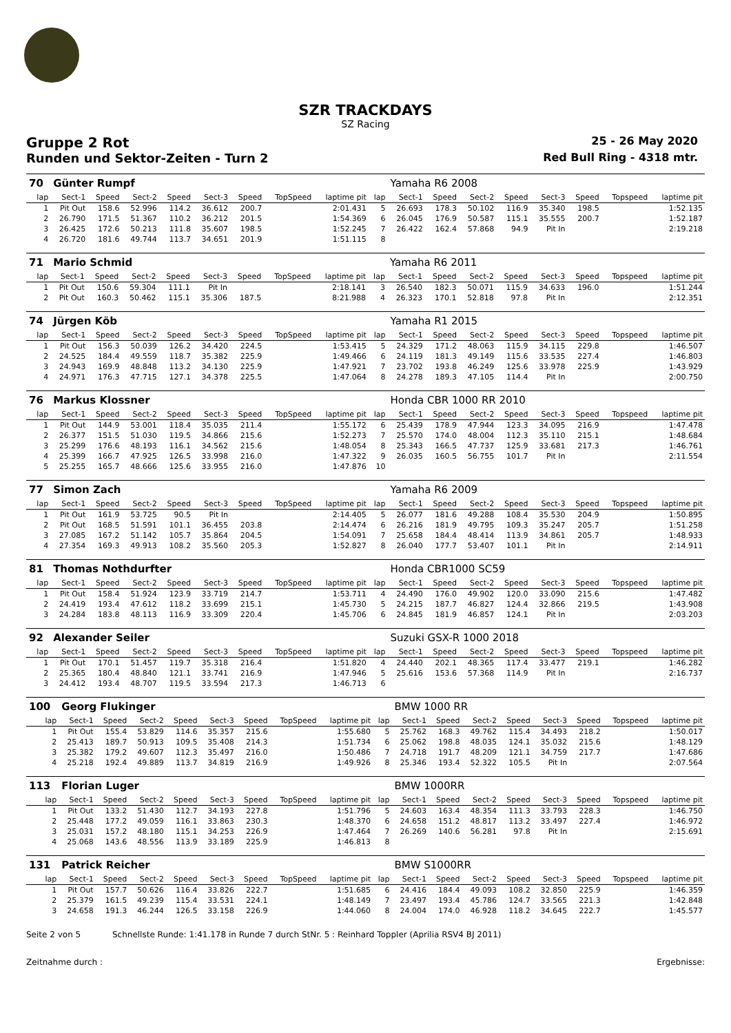SZR TRACKDAYS
SZ Racing
Gruppe 2 Rot 25 - 26 May 2020
Runden und Sektor-Zeiten - Turn 2 Red Bull Ring - 4318 mtr.
| 70 | Günter Rumpf | | | | | | | | | Yamaha R6 2008 | | | | | | | |
| lap | Sect-1 | Speed | Sect-2 | Speed | Sect-3 | Speed | TopSpeed | laptime pit | lap | Sect-1 | Speed | Sect-2 | Speed | Sect-3 | Speed | Topspeed | laptime pit |
| 1 | Pit Out | 158.6 | 52.996 | 114.2 | 36.612 | 200.7 | | 2:01.431 | 5 | 26.693 | 178.3 | 50.102 | 116.9 | 35.340 | 198.5 | | 1:52.135 |
| 2 | 26.790 | 171.5 | 51.367 | 110.2 | 36.212 | 201.5 | | 1:54.369 | 6 | 26.045 | 176.9 | 50.587 | 115.1 | 35.555 | 200.7 | | 1:52.187 |
| 3 | 26.425 | 172.6 | 50.213 | 111.8 | 35.607 | 198.5 | | 1:52.245 | 7 | 26.422 | 162.4 | 57.868 | 94.9 | Pit In | | | 2:19.218 |
| 4 | 26.720 | 181.6 | 49.744 | 113.7 | 34.651 | 201.9 | | 1:51.115 | 8 | | | | | | | | |
| 71 | Mario Schmid | | | | | | | | | Yamaha R6 2011 | | | | | | | |
| lap | Sect-1 | Speed | Sect-2 | Speed | Sect-3 | Speed | TopSpeed | laptime pit | lap | Sect-1 | Speed | Sect-2 | Speed | Sect-3 | Speed | Topspeed | laptime pit |
| 1 | Pit Out | 150.6 | 59.304 | 111.1 | Pit In | | | 2:18.141 | 3 | 26.540 | 182.3 | 50.071 | 115.9 | 34.633 | 196.0 | | 1:51.244 |
| 2 | Pit Out | 160.3 | 50.462 | 115.1 | 35.306 | 187.5 | | 8:21.988 | 4 | 26.323 | 170.1 | 52.818 | 97.8 | Pit In | | | 2:12.351 |
| 74 | Jürgen Köb | | | | | | | | | Yamaha R1 2015 | | | | | | | |
| lap | Sect-1 | Speed | Sect-2 | Speed | Sect-3 | Speed | TopSpeed | laptime pit | lap | Sect-1 | Speed | Sect-2 | Speed | Sect-3 | Speed | Topspeed | laptime pit |
| 1 | Pit Out | 156.3 | 50.039 | 126.2 | 34.420 | 224.5 | | 1:53.415 | 5 | 24.329 | 171.2 | 48.063 | 115.9 | 34.115 | 229.8 | | 1:46.507 |
| 2 | 24.525 | 184.4 | 49.559 | 118.7 | 35.382 | 225.9 | | 1:49.466 | 6 | 24.119 | 181.3 | 49.149 | 115.6 | 33.535 | 227.4 | | 1:46.803 |
| 3 | 24.943 | 169.9 | 48.848 | 113.2 | 34.130 | 225.9 | | 1:47.921 | 7 | 23.702 | 193.8 | 46.249 | 125.6 | 33.978 | 225.9 | | 1:43.929 |
| 4 | 24.971 | 176.3 | 47.715 | 127.1 | 34.378 | 225.5 | | 1:47.064 | 8 | 24.278 | 189.3 | 47.105 | 114.4 | Pit In | | | 2:00.750 |
| 76 | Markus Klossner | | | | | | | | | Honda CBR 1000 RR 2010 | | | | | | | |
| lap | Sect-1 | Speed | Sect-2 | Speed | Sect-3 | Speed | TopSpeed | laptime pit | lap | Sect-1 | Speed | Sect-2 | Speed | Sect-3 | Speed | Topspeed | laptime pit |
| 1 | Pit Out | 144.9 | 53.001 | 118.4 | 35.035 | 211.4 | | 1:55.172 | 6 | 25.439 | 178.9 | 47.944 | 123.3 | 34.095 | 216.9 | | 1:47.478 |
| 2 | 26.377 | 151.5 | 51.030 | 119.5 | 34.866 | 215.6 | | 1:52.273 | 7 | 25.570 | 174.0 | 48.004 | 112.3 | 35.110 | 215.1 | | 1:48.684 |
| 3 | 25.299 | 176.6 | 48.193 | 116.1 | 34.562 | 215.6 | | 1:48.054 | 8 | 25.343 | 166.5 | 47.737 | 125.9 | 33.681 | 217.3 | | 1:46.761 |
| 4 | 25.399 | 166.7 | 47.925 | 126.5 | 33.998 | 216.0 | | 1:47.322 | 9 | 26.035 | 160.5 | 56.755 | 101.7 | Pit In | | | 2:11.554 |
| 5 | 25.255 | 165.7 | 48.666 | 125.6 | 33.955 | 216.0 | | 1:47.876 | 10 | | | | | | | | |
| 77 | Simon Zach | | | | | | | | | Yamaha R6 2009 | | | | | | | |
| lap | Sect-1 | Speed | Sect-2 | Speed | Sect-3 | Speed | TopSpeed | laptime pit | lap | Sect-1 | Speed | Sect-2 | Speed | Sect-3 | Speed | Topspeed | laptime pit |
| 1 | Pit Out | 161.9 | 53.725 | 90.5 | Pit In | | | 2:14.405 | 5 | 26.077 | 181.6 | 49.288 | 108.4 | 35.530 | 204.9 | | 1:50.895 |
| 2 | Pit Out | 168.5 | 51.591 | 101.1 | 36.455 | 203.8 | | 2:14.474 | 6 | 26.216 | 181.9 | 49.795 | 109.3 | 35.247 | 205.7 | | 1:51.258 |
| 3 | 27.085 | 167.2 | 51.142 | 105.7 | 35.864 | 204.5 | | 1:54.091 | 7 | 25.658 | 184.4 | 48.414 | 113.9 | 34.861 | 205.7 | | 1:48.933 |
| 4 | 27.354 | 169.3 | 49.913 | 108.2 | 35.560 | 205.3 | | 1:52.827 | 8 | 26.040 | 177.7 | 53.407 | 101.1 | Pit In | | | 2:14.911 |
| 81 | Thomas Nothdurfter | | | | | | | | | Honda CBR1000 SC59 | | | | | | | |
| lap | Sect-1 | Speed | Sect-2 | Speed | Sect-3 | Speed | TopSpeed | laptime pit | lap | Sect-1 | Speed | Sect-2 | Speed | Sect-3 | Speed | Topspeed | laptime pit |
| 1 | Pit Out | 158.4 | 51.924 | 123.9 | 33.719 | 214.7 | | 1:53.711 | 4 | 24.490 | 176.0 | 49.902 | 120.0 | 33.090 | 215.6 | | 1:47.482 |
| 2 | 24.419 | 193.4 | 47.612 | 118.2 | 33.699 | 215.1 | | 1:45.730 | 5 | 24.215 | 187.7 | 46.827 | 124.4 | 32.866 | 219.5 | | 1:43.908 |
| 3 | 24.284 | 183.8 | 48.113 | 116.9 | 33.309 | 220.4 | | 1:45.706 | 6 | 24.845 | 181.9 | 46.857 | 124.1 | Pit In | | | 2:03.203 |
| 92 | Alexander Seiler | | | | | | | | | Suzuki GSX-R 1000 2018 | | | | | | | |
| lap | Sect-1 | Speed | Sect-2 | Speed | Sect-3 | Speed | TopSpeed | laptime pit | lap | Sect-1 | Speed | Sect-2 | Speed | Sect-3 | Speed | Topspeed | laptime pit |
| 1 | Pit Out | 170.1 | 51.457 | 119.7 | 35.318 | 216.4 | | 1:51.820 | 4 | 24.440 | 202.1 | 48.365 | 117.4 | 33.477 | 219.1 | | 1:46.282 |
| 2 | 25.365 | 180.4 | 48.840 | 121.1 | 33.741 | 216.9 | | 1:47.946 | 5 | 25.616 | 153.6 | 57.368 | 114.9 | Pit In | | | 2:16.737 |
| 3 | 24.412 | 193.4 | 48.707 | 119.5 | 33.594 | 217.3 | | 1:46.713 | 6 | | | | | | | | |
| 100 | Georg Flukinger | | | | | | | | | BMW 1000 RR | | | | | | | |
| lap | Sect-1 | Speed | Sect-2 | Speed | Sect-3 | Speed | TopSpeed | laptime pit | lap | Sect-1 | Speed | Sect-2 | Speed | Sect-3 | Speed | Topspeed | laptime pit |
| 1 | Pit Out | 155.4 | 53.829 | 114.6 | 35.357 | 215.6 | | 1:55.680 | 5 | 25.762 | 168.3 | 49.762 | 115.4 | 34.493 | 218.2 | | 1:50.017 |
| 2 | 25.413 | 189.7 | 50.913 | 109.5 | 35.408 | 214.3 | | 1:51.734 | 6 | 25.062 | 198.8 | 48.035 | 124.1 | 35.032 | 215.6 | | 1:48.129 |
| 3 | 25.382 | 179.2 | 49.607 | 112.3 | 35.497 | 216.0 | | 1:50.486 | 7 | 24.718 | 191.7 | 48.209 | 121.1 | 34.759 | 217.7 | | 1:47.686 |
| 4 | 25.218 | 192.4 | 49.889 | 113.7 | 34.819 | 216.9 | | 1:49.926 | 8 | 25.346 | 193.4 | 52.322 | 105.5 | Pit In | | | 2:07.564 |
| 113 | Florian Luger | | | | | | | | | BMW 1000RR | | | | | | | |
| lap | Sect-1 | Speed | Sect-2 | Speed | Sect-3 | Speed | TopSpeed | laptime pit | lap | Sect-1 | Speed | Sect-2 | Speed | Sect-3 | Speed | Topspeed | laptime pit |
| 1 | Pit Out | 133.2 | 51.430 | 112.7 | 34.193 | 227.8 | | 1:51.796 | 5 | 24.603 | 163.4 | 48.354 | 111.3 | 33.793 | 228.3 | | 1:46.750 |
| 2 | 25.448 | 177.2 | 49.059 | 116.1 | 33.863 | 230.3 | | 1:48.370 | 6 | 24.658 | 151.2 | 48.817 | 113.2 | 33.497 | 227.4 | | 1:46.972 |
| 3 | 25.031 | 157.2 | 48.180 | 115.1 | 34.253 | 226.9 | | 1:47.464 | 7 | 26.269 | 140.6 | 56.281 | 97.8 | Pit In | | | 2:15.691 |
| 4 | 25.068 | 143.6 | 48.556 | 113.9 | 33.189 | 225.9 | | 1:46.813 | 8 | | | | | | | | |
| 131 | Patrick Reicher | | | | | | | | | BMW S1000RR | | | | | | | |
| lap | Sect-1 | Speed | Sect-2 | Speed | Sect-3 | Speed | TopSpeed | laptime pit | lap | Sect-1 | Speed | Sect-2 | Speed | Sect-3 | Speed | Topspeed | laptime pit |
| 1 | Pit Out | 157.7 | 50.626 | 116.4 | 33.826 | 222.7 | | 1:51.685 | 6 | 24.416 | 184.4 | 49.093 | 108.2 | 32.850 | 225.9 | | 1:46.359 |
| 2 | 25.379 | 161.5 | 49.239 | 115.4 | 33.531 | 224.1 | | 1:48.149 | 7 | 23.497 | 193.4 | 45.786 | 124.7 | 33.565 | 221.3 | | 1:42.848 |
| 3 | 24.658 | 191.3 | 46.244 | 126.5 | 33.158 | 226.9 | | 1:44.060 | 8 | 24.004 | 174.0 | 46.928 | 118.2 | 34.645 | 222.7 | | 1:45.577 |
Seite 2 von 5 Schnellste Runde: 1:41.178 in Runde 7 durch StNr. 5 : Reinhard Toppler (Aprilia RSV4 BJ 2011)
Zeitnahme durch : Ergebnisse: